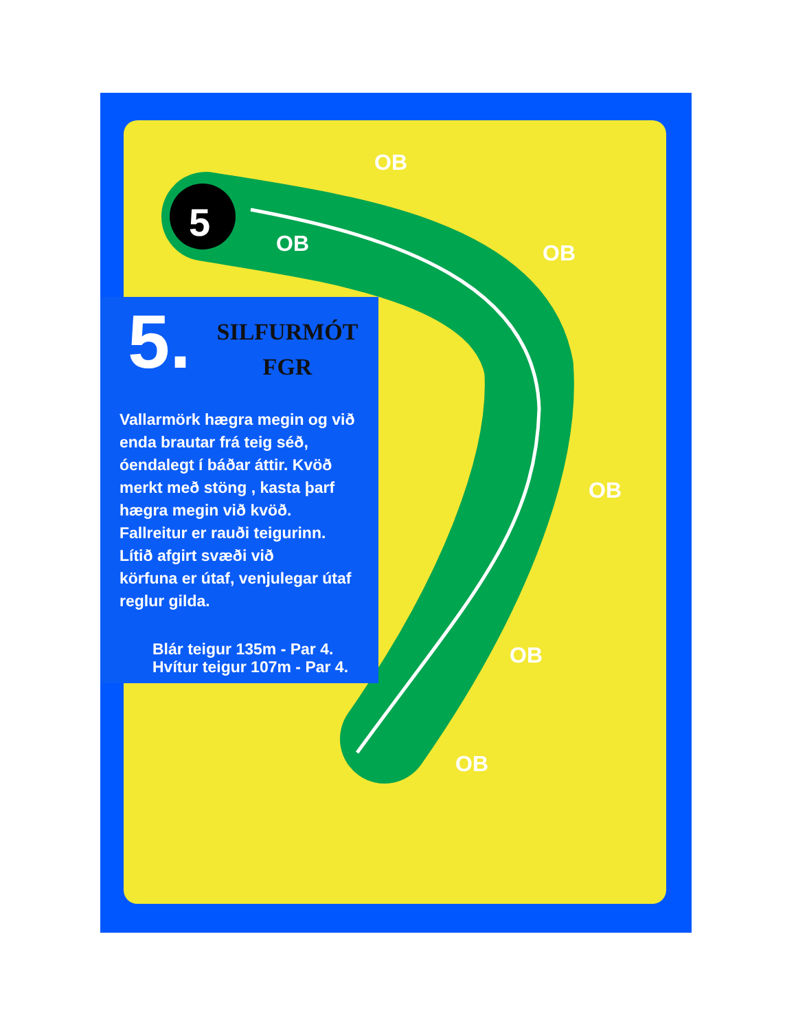5
OB
OB OB
OB
OB
OB
5.
SILFURMÓT
FGR
Vallarmörk hægra megin og við enda brautar frá teig séð, óendalegt í báðar áttir. Kvöð merkt með stöng , kasta þarf hægra megin við kvöð.
Fallreitur er rauði teigurinn.
Lítið afgirt svæði við
körfuna er útaf, venjulegar útaf reglur gilda.
Blár teigur 135m - Par 4.
Hvítur teigur 107m - Par 4.